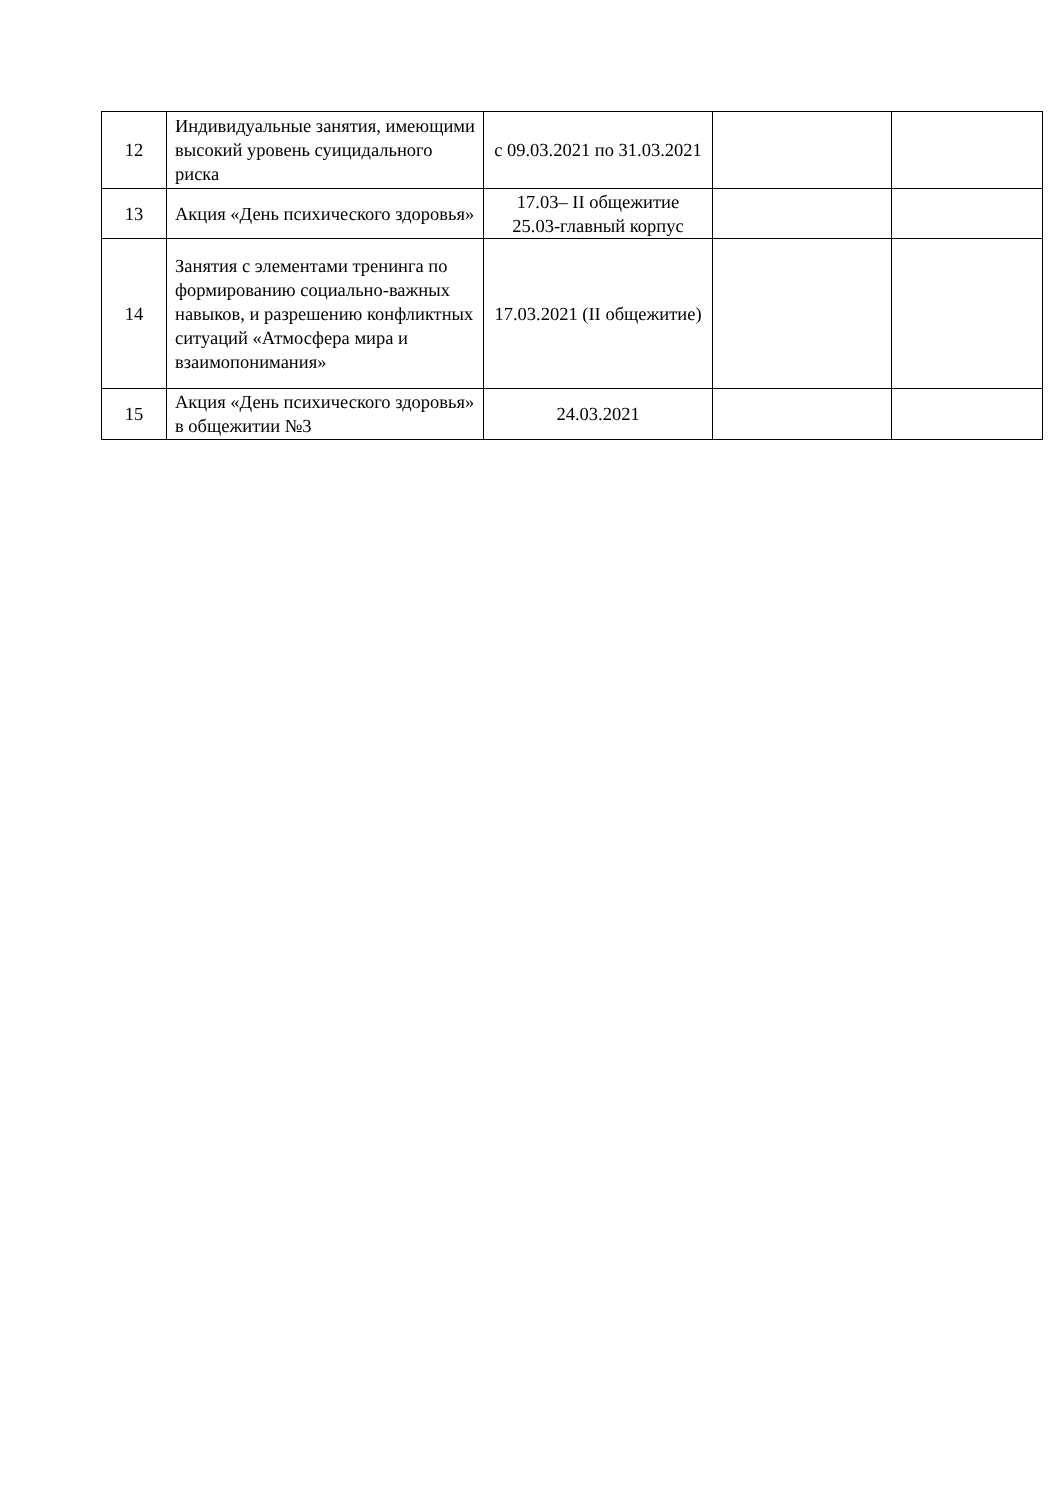| 12 | Индивидуальные занятия, имеющими высокий уровень суицидального риска | с 09.03.2021 по 31.03.2021 | | |
| 13 | Акция «День психического здоровья» | 17.03– II общежитие 25.03-главный корпус | | |
| 14 | Занятия с элементами тренинга по формированию социально-важных навыков, и разрешению конфликтных ситуаций «Атмосфера мира и взаимопонимания» | 17.03.2021 (II общежитие) | | |
| 15 | Акция «День психического здоровья» в общежитии №3 | 24.03.2021 | | |